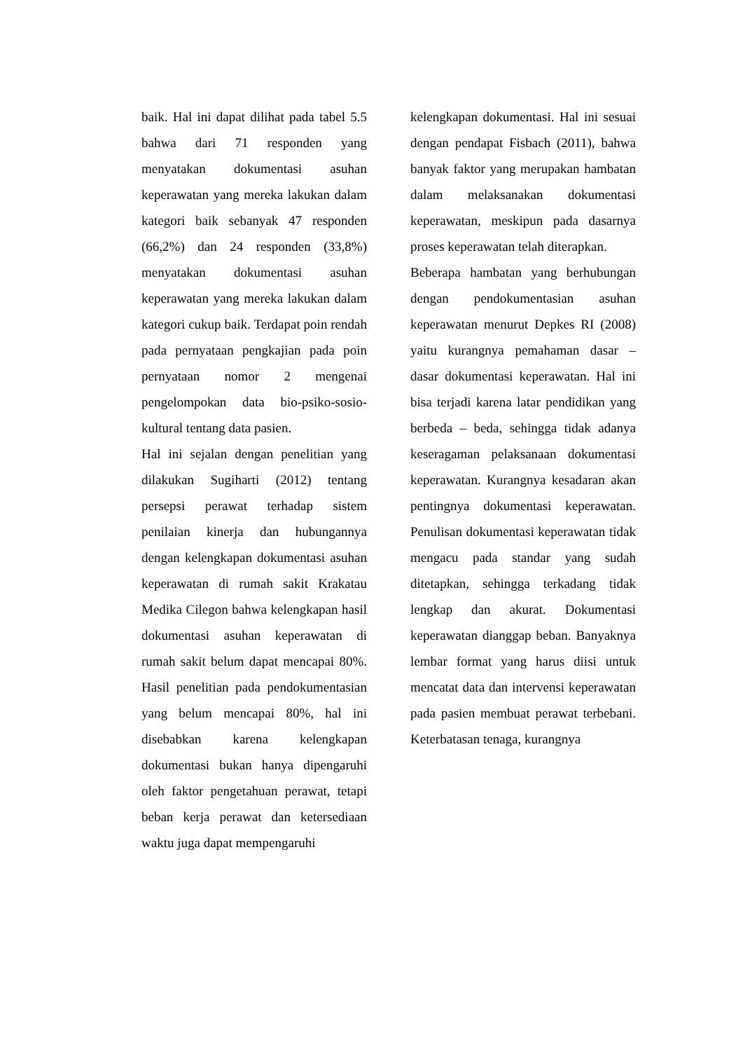baik. Hal ini dapat dilihat pada tabel 5.5 bahwa dari 71 responden yang menyatakan dokumentasi asuhan keperawatan yang mereka lakukan dalam kategori baik sebanyak 47 responden (66,2%) dan 24 responden (33,8%) menyatakan dokumentasi asuhan keperawatan yang mereka lakukan dalam kategori cukup baik. Terdapat poin rendah pada pernyataan pengkajian pada poin pernyataan nomor 2 mengenai pengelompokan data bio-psiko-sosio-kultural tentang data pasien.
Hal ini sejalan dengan penelitian yang dilakukan Sugiharti (2012) tentang persepsi perawat terhadap sistem penilaian kinerja dan hubungannya dengan kelengkapan dokumentasi asuhan keperawatan di rumah sakit Krakatau Medika Cilegon bahwa kelengkapan hasil dokumentasi asuhan keperawatan di rumah sakit belum dapat mencapai 80%. Hasil penelitian pada pendokumentasian yang belum mencapai 80%, hal ini disebabkan karena kelengkapan dokumentasi bukan hanya dipengaruhi oleh faktor pengetahuan perawat, tetapi beban kerja perawat dan ketersediaan waktu juga dapat mempengaruhi
kelengkapan dokumentasi. Hal ini sesuai dengan pendapat Fisbach (2011), bahwa banyak faktor yang merupakan hambatan dalam melaksanakan dokumentasi keperawatan, meskipun pada dasarnya proses keperawatan telah diterapkan.
Beberapa hambatan yang berhubungan dengan pendokumentasian asuhan keperawatan menurut Depkes RI (2008) yaitu kurangnya pemahaman dasar – dasar dokumentasi keperawatan. Hal ini bisa terjadi karena latar pendidikan yang berbeda – beda, sehingga tidak adanya keseragaman pelaksanaan dokumentasi keperawatan. Kurangnya kesadaran akan pentingnya dokumentasi keperawatan. Penulisan dokumentasi keperawatan tidak mengacu pada standar yang sudah ditetapkan, sehingga terkadang tidak lengkap dan akurat. Dokumentasi keperawatan dianggap beban. Banyaknya lembar format yang harus diisi untuk mencatat data dan intervensi keperawatan pada pasien membuat perawat terbebani. Keterbatasan tenaga, kurangnya